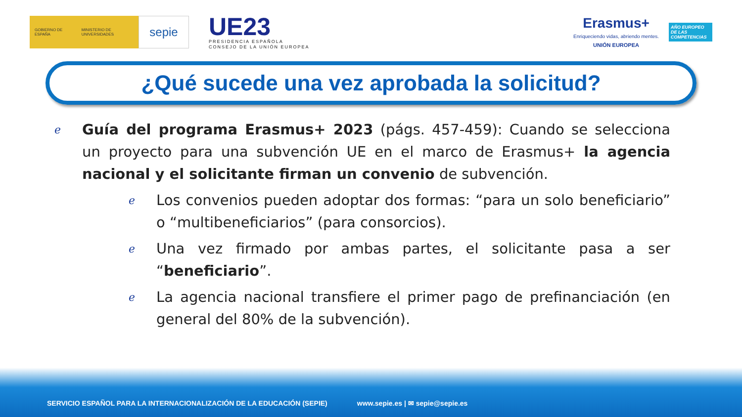GOBIERNO DE ESPAÑA MINISTERIO DE UNIVERSIDADES
sepie
UE23
PRESIDENCIA ESPAÑOLA
CONSEJO DE LA UNIÓN EUROPEA
Erasmus+
Enriqueciendo vidas, abriendo mentes.
UNIÓN EUROPEA
AÑO EUROPEO DE LAS COMPETENCIAS
¿Qué sucede una vez aprobada la solicitud?
ℯ
Guía del programa Erasmus+ 2023 (págs. 457-459): Cuando se selecciona un proyecto para una subvención UE en el marco de Erasmus+ la agencia nacional y el solicitante firman un convenio de subvención.
ℯ
Los convenios pueden adoptar dos formas: “para un solo beneficiario” o “multibeneficiarios” (para consorcios).
ℯ
Una vez firmado por ambas partes, el solicitante pasa a ser “beneficiario”.
ℯ
La agencia nacional transfiere el primer pago de prefinanciación (en general del 80% de la subvención).
SERVICIO ESPAÑOL PARA LA INTERNACIONALIZACIÓN DE LA EDUCACIÓN (SEPIE) www.sepie.es | ✉ sepie@sepie.es